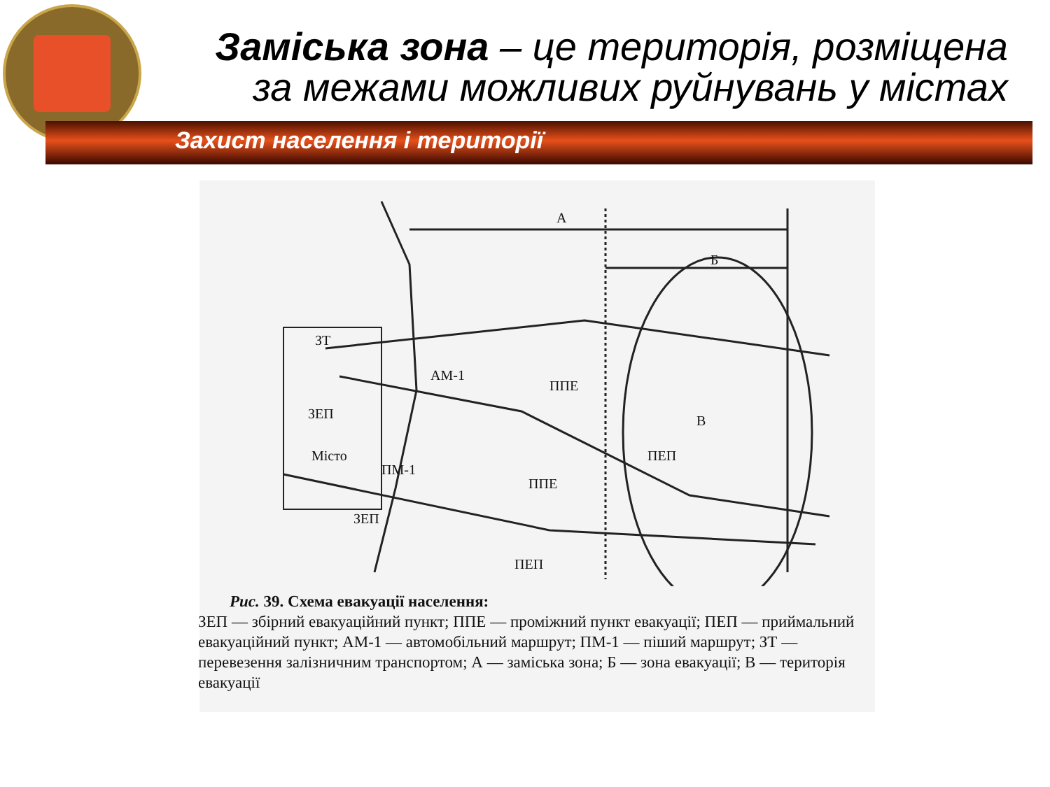Заміська зона – це територія, розміщена за межами можливих руйнувань у містах
Захист населення і території
А
Б
В
ЗТ
АМ-1
ППЕ
ЗЕП
Місто
ПМ-1
ПЕП
ППЕ
ЗЕП
ПЕП
Рис. 39. Схема евакуації населення:
ЗЕП — збірний евакуаційний пункт; ППЕ — проміжний пункт евакуації; ПЕП — приймальний евакуаційний пункт; АМ-1 — автомобільний маршрут; ПМ-1 — піший маршрут; ЗТ — перевезення залізничним транспортом; А — заміська зона; Б — зона евакуації; В — територія евакуації